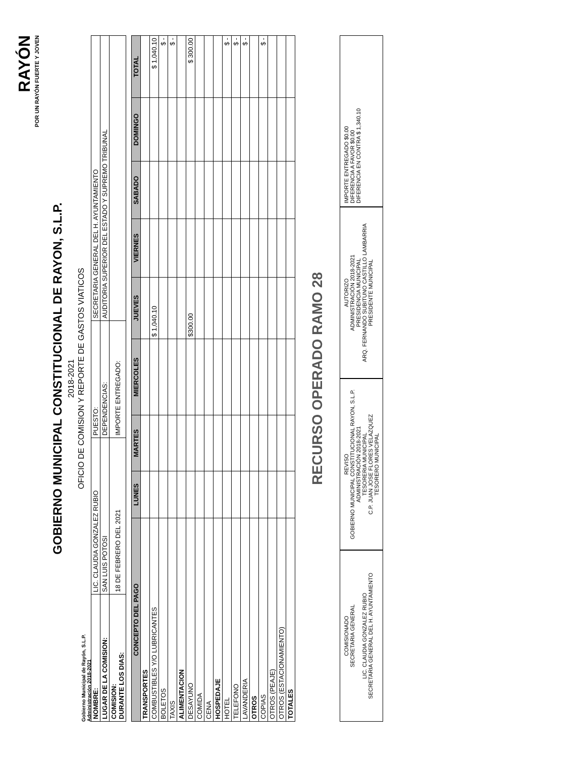Gobierno Municipal de Rayón, S.L.P.
Administración 2018-2021
RAYÓN
POR UN RAYÓN FUERTE Y JOVEN
GOBIERNO MUNICIPAL CONSTITUCIONAL DE RAYON, S.L.P.
2018-2021
OFICIO DE COMISION Y REPORTE DE GASTOS VIATICOS
| NOMBRE: | LIC. CLAUDIA GONZALEZ RUBIO | PUESTO: | SECRETARIA GENERAL DEL H. AYUNTAMIENTO |
| LUGAR DE LA COMISION: | SAN LUIS POTOSI | DEPENDENCIAS: | AUDITORIA SUPERIOR DEL ESTADO Y SUPREMO TRIBUNAL |
| COMISION: DURANTE LOS DIAS: | 18 DE FEBRERO DEL 2021 | IMPORTE ENTREGADO: | |
| CONCEPTO DEL PAGO | LUNES | MARTES | MIERCOLES | JUEVES | VIERNES | SABADO | DOMINGO | TOTAL |
| --- | --- | --- | --- | --- | --- | --- | --- | --- |
| TRANSPORTES | | | | | | | | |
| COMBUSTIBLES Y/O LUBRICANTES | | | | $ 1,040.10 | | | | $ 1,040.10 |
| BOLETOS | | | | | | | | $ - |
| TAXIS | | | | | | | | $ - |
| ALIMENTACION | | | | | | | | |
| DESAYUNO | | | | $300.00 | | | | $ 300.00 |
| COMIDA | | | | | | | | |
| CENA | | | | | | | | |
| HOSPEDAJE | | | | | | | | |
| HOTEL | | | | | | | | $ - |
| TELEFONO | | | | | | | | $ - |
| LAVANDERIA | | | | | | | | $ - |
| OTROS | | | | | | | | |
| COPIAS | | | | | | | | $ - |
| OTROS (PEAJE) | | | | | | | | |
| OTROS (ESTACIONAMIENTO) | | | | | | | | |
| TOTALES | | | | | | | | |
RECURSO OPERADO RAMO 28
COMISIONADO
SECRETARIA GENERAL
LIC. CLAUDIA GONZALEZ RUBIO
SECRETARIA GENERAL DEL H. AYUNTAMIENTO
REVISO
GOBIERNO MUNICIPAL CONSTITUCIONAL RAYON, S.L.P. ADMINISTRACIÓN 2018-2021
TESORERIA MUNICIPAL
C.P. JUAN JOSE FLORES VELAZQUEZ
TESORERO MUNICIPAL
AUTORIZO
ADMINISTRACIÓN 2018-2021
PRESIDENCIA MUNICIPAL
ARQ. FERNANDO SUBITUNO CASTILLO LAMBARRIA
PRESIDENTE MUNICIPAL
IMPORTE ENTREGADO $0.00
DIFERENCIA A FAVOR $0.00
DIFERENCIA EN CONTRA $ 1,340.10